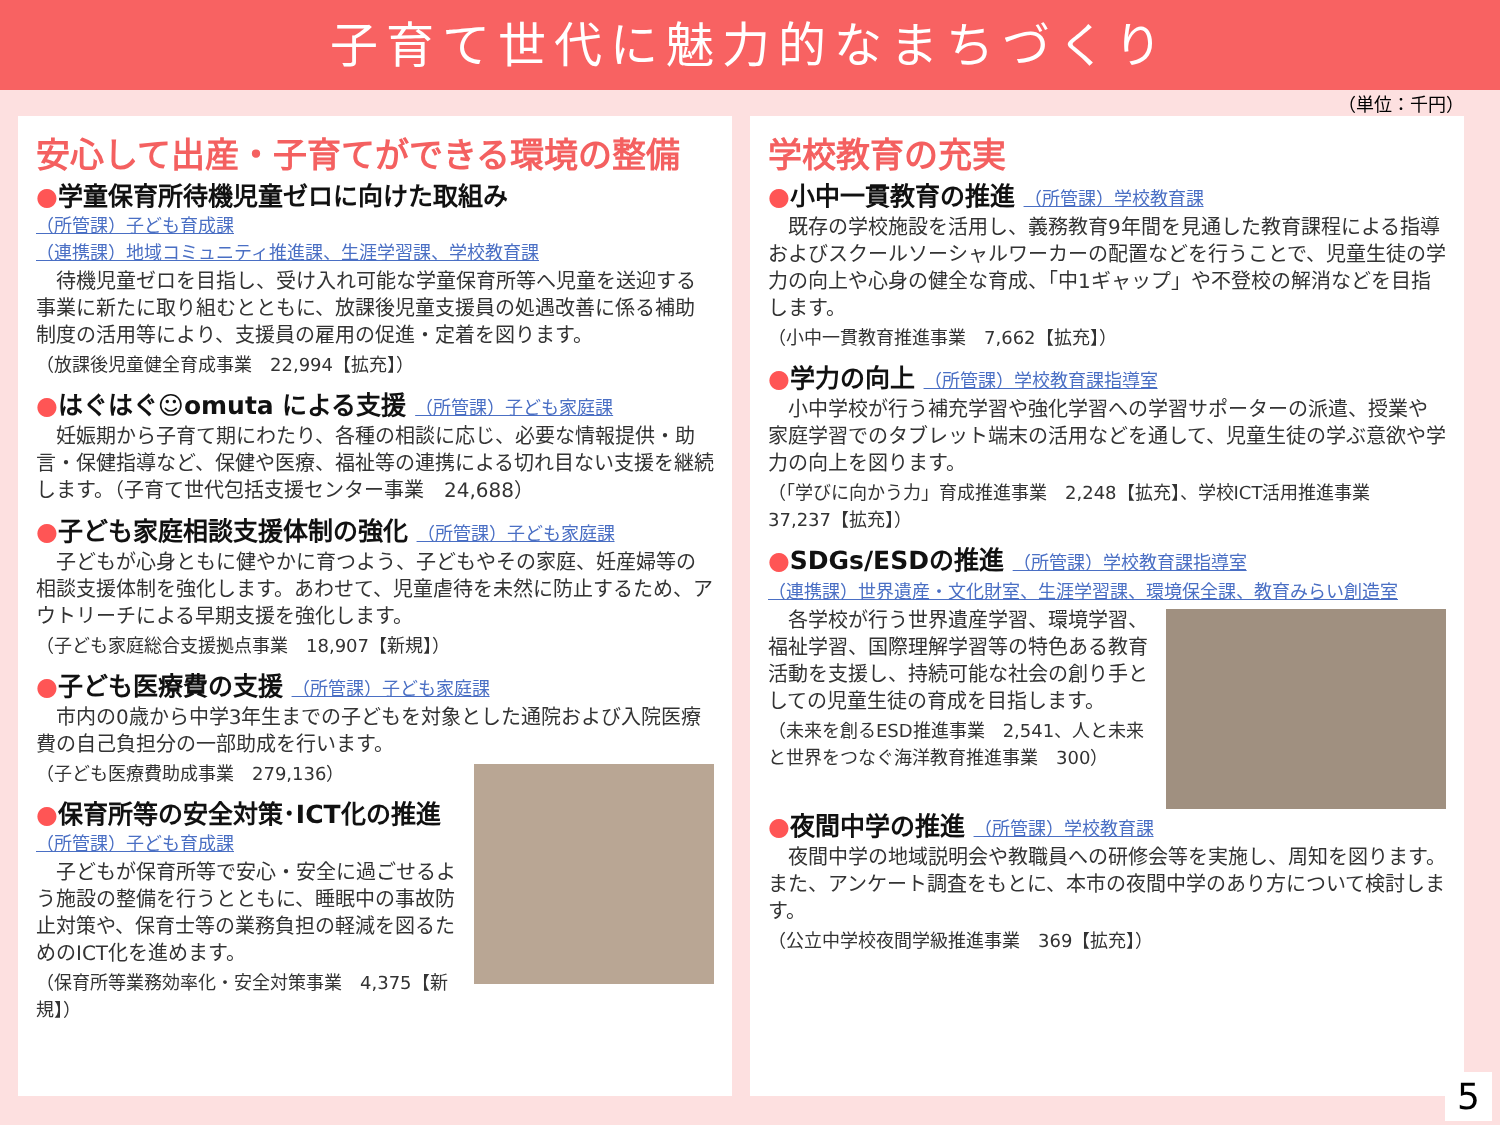子育て世代に魅力的なまちづくり
（単位：千円）
安心して出産・子育てができる環境の整備
●学童保育所待機児童ゼロに向けた取組み
（所管課）子ども育成課
（連携課）地域コミュニティ推進課、生涯学習課、学校教育課
待機児童ゼロを目指し、受け入れ可能な学童保育所等へ児童を送迎する事業に新たに取り組むとともに、放課後児童支援員の処遇改善に係る補助制度の活用等により、支援員の雇用の促進・定着を図ります。
（放課後児童健全育成事業　22,994【拡充】）
●はぐはぐ☺omuta による支援 （所管課）子ども家庭課
妊娠期から子育て期にわたり、各種の相談に応じ、必要な情報提供・助言・保健指導など、保健や医療、福祉等の連携による切れ目ない支援を継続します。（子育て世代包括支援センター事業　24,688）
●子ども家庭相談支援体制の強化 （所管課）子ども家庭課
子どもが心身ともに健やかに育つよう、子どもやその家庭、妊産婦等の相談支援体制を強化します。あわせて、児童虐待を未然に防止するため、アウトリーチによる早期支援を強化します。
（子ども家庭総合支援拠点事業　18,907【新規】）
●子ども医療費の支援 （所管課）子ども家庭課
市内の0歳から中学3年生までの子どもを対象とした通院および入院医療費の自己負担分の一部助成を行います。
（子ども医療費助成事業　279,136）
●保育所等の安全対策･ICT化の推進
（所管課）子ども育成課
子どもが保育所等で安心・安全に過ごせるよう施設の整備を行うとともに、睡眠中の事故防止対策や、保育士等の業務負担の軽減を図るためのICT化を進めます。
（保育所等業務効率化・安全対策事業　4,375【新規】）
学校教育の充実
●小中一貫教育の推進 （所管課）学校教育課
既存の学校施設を活用し、義務教育9年間を見通した教育課程による指導およびスクールソーシャルワーカーの配置などを行うことで、児童生徒の学力の向上や心身の健全な育成、「中1ギャップ」や不登校の解消などを目指します。
（小中一貫教育推進事業　7,662【拡充】）
●学力の向上 （所管課）学校教育課指導室
小中学校が行う補充学習や強化学習への学習サポーターの派遣、授業や家庭学習でのタブレット端末の活用などを通して、児童生徒の学ぶ意欲や学力の向上を図ります。
（「学びに向かう力」育成推進事業　2,248【拡充】、学校ICT活用推進事業　37,237【拡充】）
●SDGs/ESDの推進 （所管課）学校教育課指導室
（連携課）世界遺産・文化財室、生涯学習課、環境保全課、教育みらい創造室
各学校が行う世界遺産学習、環境学習、福祉学習、国際理解学習等の特色ある教育活動を支援し、持続可能な社会の創り手としての児童生徒の育成を目指します。
（未来を創るESD推進事業　2,541、人と未来と世界をつなぐ海洋教育推進事業　300）
●夜間中学の推進 （所管課）学校教育課
夜間中学の地域説明会や教職員への研修会等を実施し、周知を図ります。また、アンケート調査をもとに、本市の夜間中学のあり方について検討します。
（公立中学校夜間学級推進事業　369【拡充】）
5